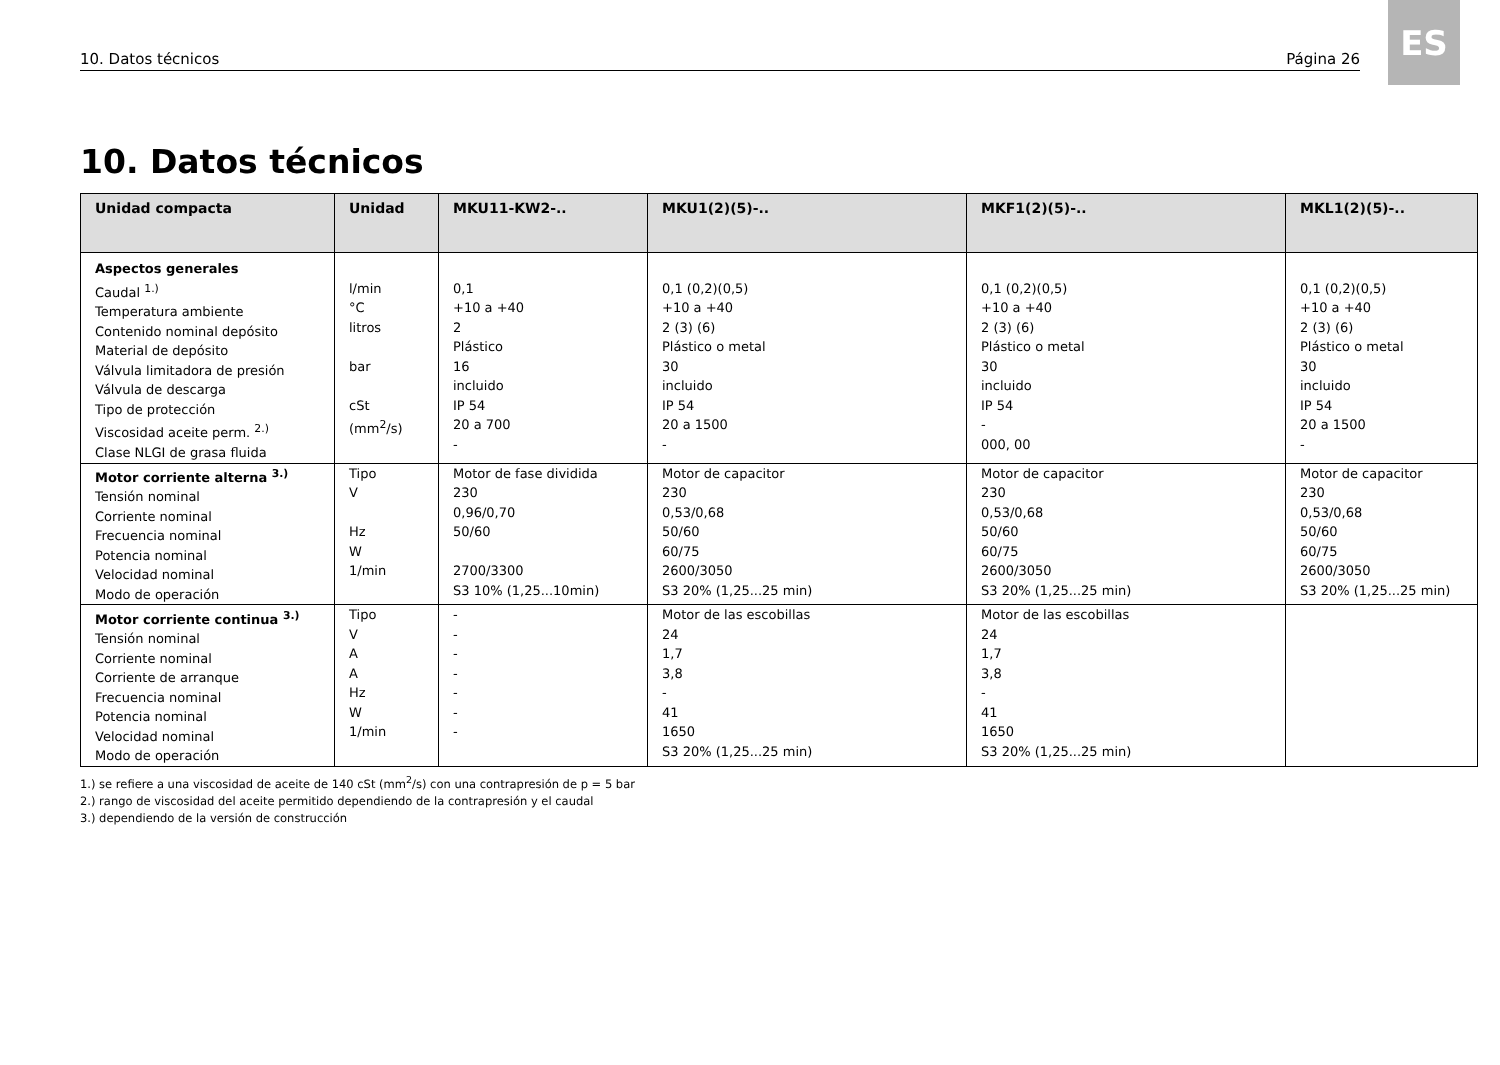10. Datos técnicos Página 26
ES
10. Datos técnicos
| Unidad compacta | Unidad | MKU11-KW2-.. | MKU1(2)(5)-.. | MKF1(2)(5)-.. | MKL1(2)(5)-.. |
| --- | --- | --- | --- | --- | --- |
| Aspectos generales Caudal <sup>1.)</sup> Temperatura ambiente Contenido nominal depósito Material de depósito Válvula limitadora de presión Válvula de descarga Tipo de protección Viscosidad aceite perm. <sup>2.)</sup> Clase NLGI de grasa fluida | l/min °C litros bar cSt (mm<sup>2</sup>/s) | 0,1 +10 a +40 2 Plástico 16 incluido IP 54 20 a 700 - | 0,1 (0,2)(0,5) +10 a +40 2 (3) (6) Plástico o metal 30 incluido IP 54 20 a 1500 - | 0,1 (0,2)(0,5) +10 a +40 2 (3) (6) Plástico o metal 30 incluido IP 54 - 000, 00 | 0,1 (0,2)(0,5) +10 a +40 2 (3) (6) Plástico o metal 30 incluido IP 54 20 a 1500 - |
| Motor corriente alterna <sup>3.)</sup> Tensión nominal Corriente nominal Frecuencia nominal Potencia nominal Velocidad nominal Modo de operación | Tipo V Hz W 1/min | Motor de fase dividida 230 0,96/0,70 50/60 2700/3300 S3 10% (1,25...10min) | Motor de capacitor 230 0,53/0,68 50/60 60/75 2600/3050 S3 20% (1,25...25 min) | Motor de capacitor 230 0,53/0,68 50/60 60/75 2600/3050 S3 20% (1,25...25 min) | Motor de capacitor 230 0,53/0,68 50/60 60/75 2600/3050 S3 20% (1,25...25 min) |
| Motor corriente continua <sup>3.)</sup> Tensión nominal Corriente nominal Corriente de arranque Frecuencia nominal Potencia nominal Velocidad nominal Modo de operación | Tipo V A A Hz W 1/min | - - - - - - - | Motor de las escobillas 24 1,7 3,8 - 41 1650 S3 20% (1,25...25 min) | Motor de las escobillas 24 1,7 3,8 - 41 1650 S3 20% (1,25...25 min) | |
1.) se refiere a una viscosidad de aceite de 140 cSt (mm<sup>2</sup>/s) con una contrapresión de p = 5 bar
2.) rango de viscosidad del aceite permitido dependiendo de la contrapresión y el caudal
3.) dependiendo de la versión de construcción